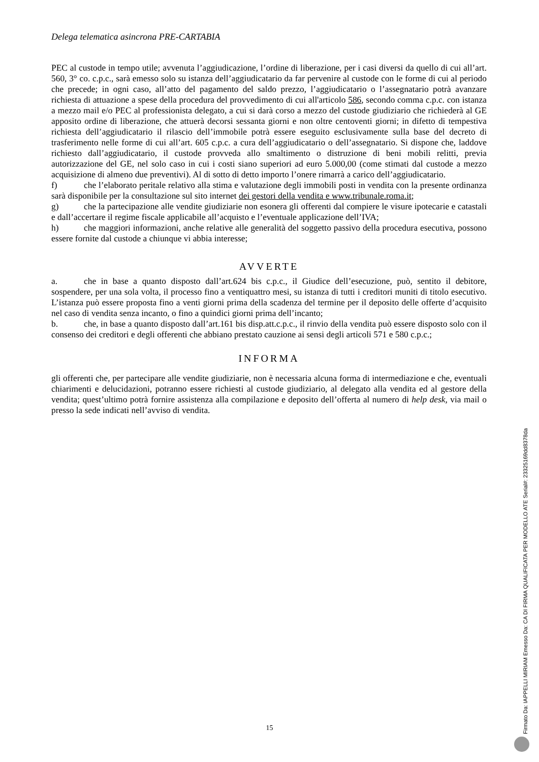Delega telematica asincrona PRE-CARTABIA
PEC al custode in tempo utile; avvenuta l’aggiudicazione, l’ordine di liberazione, per i casi diversi da quello di cui all’art. 560, 3° co. c.p.c., sarà emesso solo su istanza dell’aggiudicatario da far pervenire al custode con le forme di cui al periodo che precede; in ogni caso, all’atto del pagamento del saldo prezzo, l’aggiudicatario o l’assegnatario potrà avanzare richiesta di attuazione a spese della procedura del provvedimento di cui all'articolo 586, secondo comma c.p.c. con istanza a mezzo mail e/o PEC al professionista delegato, a cui si darà corso a mezzo del custode giudiziario che richiederà al GE apposito ordine di liberazione, che attuerà decorsi sessanta giorni e non oltre centoventi giorni; in difetto di tempestiva richiesta dell’aggiudicatario il rilascio dell’immobile potrà essere eseguito esclusivamente sulla base del decreto di trasferimento nelle forme di cui all’art. 605 c.p.c. a cura dell’aggiudicatario o dell’assegnatario. Si dispone che, laddove richiesto dall’aggiudicatario, il custode provveda allo smaltimento o distruzione di beni mobili relitti, previa autorizzazione del GE, nel solo caso in cui i costi siano superiori ad euro 5.000,00 (come stimati dal custode a mezzo acquisizione di almeno due preventivi). Al di sotto di detto importo l’onere rimarrà a carico dell’aggiudicatario.
f) che l’elaborato peritale relativo alla stima e valutazione degli immobili posti in vendita con la presente ordinanza sarà disponibile per la consultazione sul sito internet dei gestori della vendita e www.tribunale.roma.it;
g) che la partecipazione alle vendite giudiziarie non esonera gli offerenti dal compiere le visure ipotecarie e catastali e dall’accertare il regime fiscale applicabile all’acquisto e l’eventuale applicazione dell’IVA;
h) che maggiori informazioni, anche relative alle generalità del soggetto passivo della procedura esecutiva, possono essere fornite dal custode a chiunque vi abbia interesse;
AVVERTE
a. che in base a quanto disposto dall’art.624 bis c.p.c., il Giudice dell’esecuzione, può, sentito il debitore, sospendere, per una sola volta, il processo fino a ventiquattro mesi, su istanza di tutti i creditori muniti di titolo esecutivo. L’istanza può essere proposta fino a venti giorni prima della scadenza del termine per il deposito delle offerte d’acquisito nel caso di vendita senza incanto, o fino a quindici giorni prima dell’incanto;
b. che, in base a quanto disposto dall’art.161 bis disp.att.c.p.c., il rinvio della vendita può essere disposto solo con il consenso dei creditori e degli offerenti che abbiano prestato cauzione ai sensi degli articoli 571 e 580 c.p.c.;
INFORMA
gli offerenti che, per partecipare alle vendite giudiziarie, non è necessaria alcuna forma di intermediazione e che, eventuali chiarimenti e delucidazioni, potranno essere richiesti al custode giudiziario, al delegato alla vendita ed al gestore della vendita; quest’ultimo potrà fornire assistenza alla compilazione e deposito dell’offerta al numero di help desk, via mail o presso la sede indicati nell’avviso di vendita.
15
Firmato Da: IAPPELLI MIRIAM Emesso Da: CA DI FIRMA QUALIFICATA PER MODELLO ATE Serial#: 23325169dd8378da